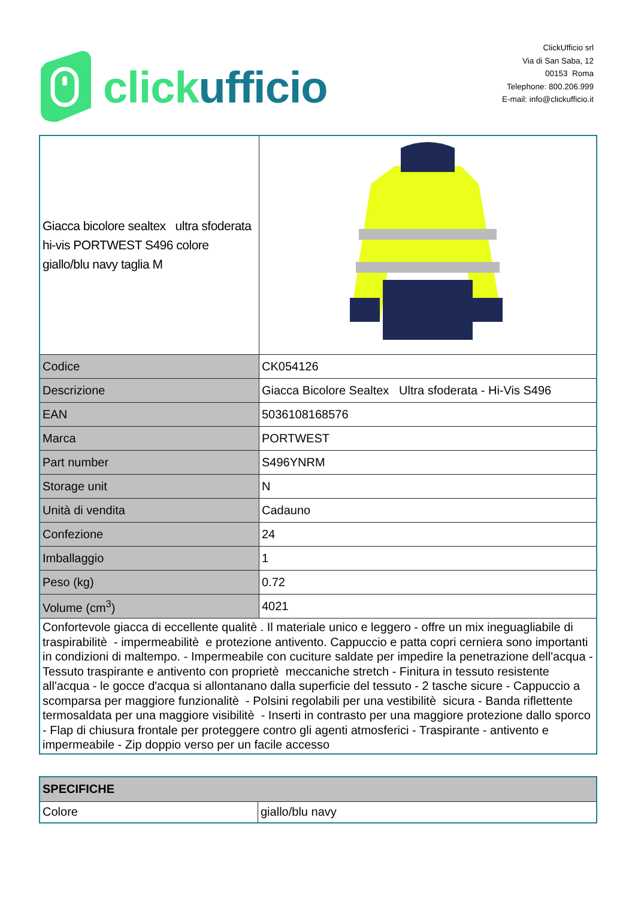click ufficio
ClickUfficio srl
Via di San Saba, 12
00153 Roma
Telephone: 800.206.999
E-mail: info@clickufficio.it
| Giacca bicolore sealtex ultra sfoderata hi-vis PORTWEST S496 colore giallo/blu navy taglia M | |
| Codice | CK054126 |
| Descrizione | Giacca Bicolore Sealtex Ultra sfoderata - Hi-Vis S496 |
| EAN | 5036108168576 |
| Marca | PORTWEST |
| Part number | S496YNRM |
| Storage unit | N |
| Unità di vendita | Cadauno |
| Confezione | 24 |
| Imballaggio | 1 |
| Peso (kg) | 0.72 |
| Volume (cm<sup>3</sup>) | 4021 |
| Confortevole giacca di eccellente qualitè . Il materiale unico e leggero - offre un mix ineguagliabile di traspirabilitè - impermeabilitè e protezione antivento. Cappuccio e patta copri cerniera sono importanti in condizioni di maltempo. - Impermeabile con cuciture saldate per impedire la penetrazione dell'acqua - Tessuto traspirante e antivento con proprietè meccaniche stretch - Finitura in tessuto resistente all'acqua - le gocce d'acqua si allontanano dalla superficie del tessuto - 2 tasche sicure - Cappuccio a scomparsa per maggiore funzionalitè - Polsini regolabili per una vestibilitè sicura - Banda riflettente termosaldata per una maggiore visibilitè - Inserti in contrasto per una maggiore protezione dallo sporco - Flap di chiusura frontale per proteggere contro gli agenti atmosferici - Traspirante - antivento e impermeabile - Zip doppio verso per un facile accesso | |
| SPECIFICHE | |
| --- | --- |
| Colore | giallo/blu navy |